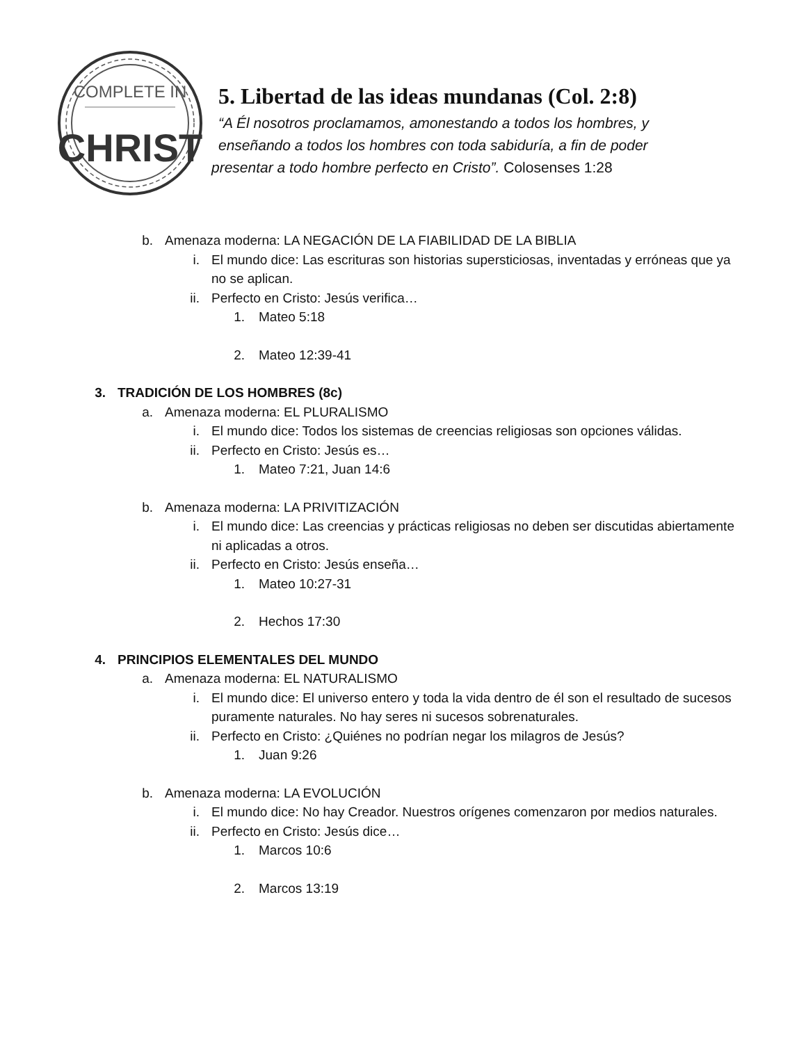COMPLETE IN
CHRIST
5. Libertad de las ideas mundanas (Col. 2:8)
“A Él nosotros proclamamos, amonestando a todos los hombres, y
enseñando a todos los hombres con toda sabiduría, a fin de poder
presentar a todo hombre perfecto en Cristo”. Colosenses 1:28
b. Amenaza moderna: LA NEGACIÓN DE LA FIABILIDAD DE LA BIBLIA
i. El mundo dice: Las escrituras son historias supersticiosas, inventadas y erróneas que ya no se aplican.
ii. Perfecto en Cristo: Jesús verifica…
1. Mateo 5:18
2. Mateo 12:39-41
3. TRADICIÓN DE LOS HOMBRES (8c)
a. Amenaza moderna: EL PLURALISMO
i. El mundo dice: Todos los sistemas de creencias religiosas son opciones válidas.
ii. Perfecto en Cristo: Jesús es…
1. Mateo 7:21, Juan 14:6
b. Amenaza moderna: LA PRIVITIZACIÓN
i. El mundo dice: Las creencias y prácticas religiosas no deben ser discutidas abiertamente ni aplicadas a otros.
ii. Perfecto en Cristo: Jesús enseña…
1. Mateo 10:27-31
2. Hechos 17:30
4. PRINCIPIOS ELEMENTALES DEL MUNDO
a. Amenaza moderna: EL NATURALISMO
i. El mundo dice: El universo entero y toda la vida dentro de él son el resultado de sucesos puramente naturales. No hay seres ni sucesos sobrenaturales.
ii. Perfecto en Cristo: ¿Quiénes no podrían negar los milagros de Jesús?
1. Juan 9:26
b. Amenaza moderna: LA EVOLUCIÓN
i. El mundo dice: No hay Creador. Nuestros orígenes comenzaron por medios naturales.
ii. Perfecto en Cristo: Jesús dice…
1. Marcos 10:6
2. Marcos 13:19